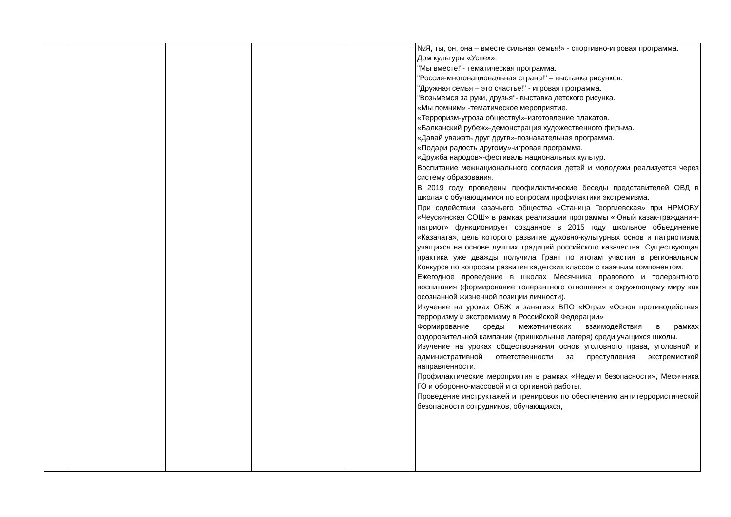| | | | | | №Я, ты, он, она – вместе сильная семья!» - спортивно-игровая программа. Дом культуры «Успех»: "Мы вместе!"- тематическая программа. "Россия-многонациональная страна!" – выставка рисунков. "Дружная семья – это счастье!" - игровая программа. "Возьмемся за руки, друзья"- выставка детского рисунка. «Мы помним» -тематическое мероприятие. «Терроризм-угроза обществу!»-изготовление плакатов. «Балканский рубеж»-демонстрация художественного фильма. «Давай уважать друг другв»-познавательная программа. «Подари радость другому»-игровая программа. «Дружба народов»-фестиваль национальных культур. Воспитание межнационального согласия детей и молодежи реализуется через систему образования. В 2019 году проведены профилактические беседы представителей ОВД в школах с обучающимися по вопросам профилактики экстремизма. При содействии казачьего общества «Станица Георгиевская» при НРМОБУ «Чеускинская СОШ» в рамках реализации программы «Юный казак-гражданин-патриот» функционирует созданное в 2015 году школьное объединение «Казачата», цель которого развитие духовно-культурных основ и патриотизма учащихся на основе лучших традиций российского казачества. Существующая практика уже дважды получила Грант по итогам участия в региональном Конкурсе по вопросам развития кадетских классов с казачьим компонентом. Ежегодное проведение в школах Месячника правового и толерантного воспитания (формирование толерантного отношения к окружающему миру как осознанной жизненной позиции личности). Изучение на уроках ОБЖ и занятиях ВПО «Югра» «Основ противодействия терроризму и экстремизму в Российской Федерации» Формирование среды межэтнических взаимодействия в рамках оздоровительной кампании (пришкольные лагеря) среди учащихся школы. Изучение на уроках обществознания основ уголовного права, уголовной и административной ответственности за преступления экстремисткой направленности. Профилактические мероприятия в рамках «Недели безопасности», Месячника ГО и оборонно-массовой и спортивной работы. Проведение инструктажей и тренировок по обеспечению антитеррористической безопасности сотрудников, обучающихся, |